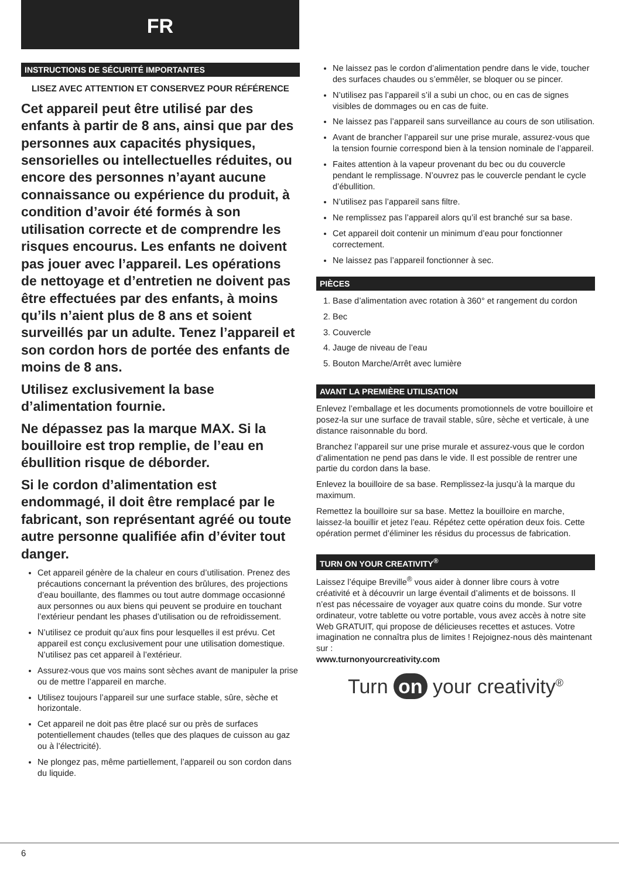FR
INSTRUCTIONS DE SÉCURITÉ IMPORTANTES
LISEZ AVEC ATTENTION ET CONSERVEZ POUR RÉFÉRENCE
Cet appareil peut être utilisé par des enfants à partir de 8 ans, ainsi que par des personnes aux capacités physiques, sensorielles ou intellectuelles réduites, ou encore des personnes n’ayant aucune connaissance ou expérience du produit, à condition d’avoir été formés à son utilisation correcte et de comprendre les risques encourus. Les enfants ne doivent pas jouer avec l’appareil. Les opérations de nettoyage et d’entretien ne doivent pas être effectuées par des enfants, à moins qu’ils n’aient plus de 8 ans et soient surveillés par un adulte. Tenez l’appareil et son cordon hors de portée des enfants de moins de 8 ans.
Utilisez exclusivement la base d’alimentation fournie.
Ne dépassez pas la marque MAX. Si la bouilloire est trop remplie, de l’eau en ébullition risque de déborder.
Si le cordon d’alimentation est endommagé, il doit être remplacé par le fabricant, son représentant agréé ou toute autre personne qualifiée afin d’éviter tout danger.
Cet appareil génère de la chaleur en cours d’utilisation. Prenez des précautions concernant la prévention des brûlures, des projections d’eau bouillante, des flammes ou tout autre dommage occasionné aux personnes ou aux biens qui peuvent se produire en touchant l’extérieur pendant les phases d’utilisation ou de refroidissement.
N’utilisez ce produit qu’aux fins pour lesquelles il est prévu. Cet appareil est conçu exclusivement pour une utilisation domestique. N’utilisez pas cet appareil à l’extérieur.
Assurez-vous que vos mains sont sèches avant de manipuler la prise ou de mettre l’appareil en marche.
Utilisez toujours l’appareil sur une surface stable, sûre, sèche et horizontale.
Cet appareil ne doit pas être placé sur ou près de surfaces potentiellement chaudes (telles que des plaques de cuisson au gaz ou à l’électricité).
Ne plongez pas, même partiellement, l’appareil ou son cordon dans du liquide.
Ne laissez pas le cordon d’alimentation pendre dans le vide, toucher des surfaces chaudes ou s’emmêler, se bloquer ou se pincer.
N’utilisez pas l’appareil s’il a subi un choc, ou en cas de signes visibles de dommages ou en cas de fuite.
Ne laissez pas l’appareil sans surveillance au cours de son utilisation.
Avant de brancher l’appareil sur une prise murale, assurez-vous que la tension fournie correspond bien à la tension nominale de l’appareil.
Faites attention à la vapeur provenant du bec ou du couvercle pendant le remplissage. N’ouvrez pas le couvercle pendant le cycle d’ébullition.
N’utilisez pas l’appareil sans filtre.
Ne remplissez pas l’appareil alors qu’il est branché sur sa base.
Cet appareil doit contenir un minimum d’eau pour fonctionner correctement.
Ne laissez pas l’appareil fonctionner à sec.
PIÈCES
1. Base d’alimentation avec rotation à 360° et rangement du cordon
2. Bec
3. Couvercle
4. Jauge de niveau de l’eau
5. Bouton Marche/Arrêt avec lumière
AVANT LA PREMIÈRE UTILISATION
Enlevez l’emballage et les documents promotionnels de votre bouilloire et posez-la sur une surface de travail stable, sûre, sèche et verticale, à une distance raisonnable du bord.
Branchez l’appareil sur une prise murale et assurez-vous que le cordon d’alimentation ne pend pas dans le vide. Il est possible de rentrer une partie du cordon dans la base.
Enlevez la bouilloire de sa base. Remplissez-la jusqu’à la marque du maximum.
Remettez la bouilloire sur sa base. Mettez la bouilloire en marche, laissez-la bouillir et jetez l’eau. Répétez cette opération deux fois. Cette opération permet d’éliminer les résidus du processus de fabrication.
TURN ON YOUR CREATIVITY<sup>®</sup>
Laissez l’équipe Breville<sup>®</sup> vous aider à donner libre cours à votre créativité et à découvrir un large éventail d’aliments et de boissons. Il n’est pas nécessaire de voyager aux quatre coins du monde. Sur votre ordinateur, votre tablette ou votre portable, vous avez accès à notre site Web GRATUIT, qui propose de délicieuses recettes et astuces. Votre imagination ne connaîtra plus de limites ! Rejoignez-nous dès maintenant sur :
www.turnonyourcreativity.com
Turn on your creativity<sup>®</sup>
6